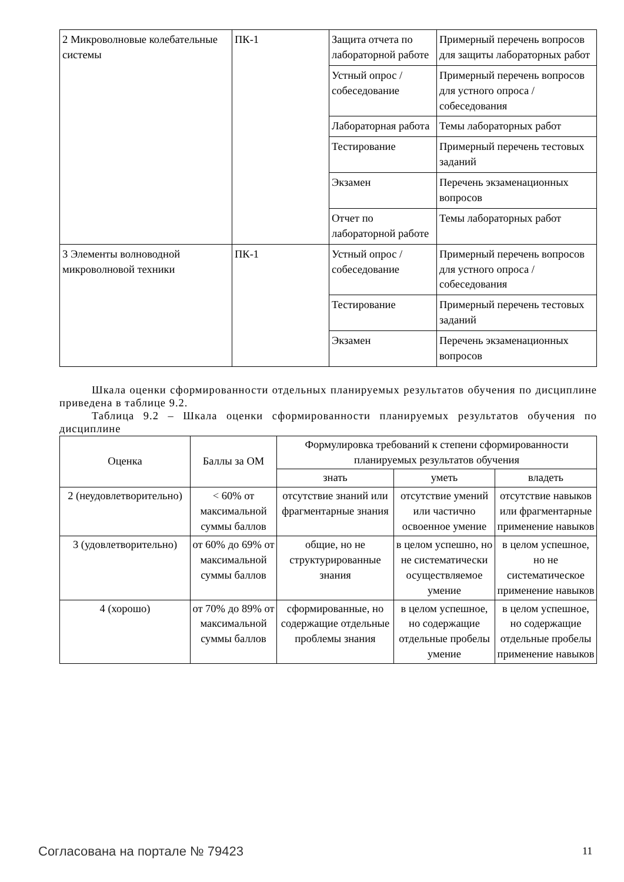| 2 Микроволновые колебательные системы | ПК-1 | Защита отчета по лабораторной работе | Примерный перечень вопросов для защиты лабораторных работ |
| | | Устный опрос / собеседование | Примерный перечень вопросов для устного опроса / собеседования |
| | | Лабораторная работа | Темы лабораторных работ |
| | | Тестирование | Примерный перечень тестовых заданий |
| | | Экзамен | Перечень экзаменационных вопросов |
| | | Отчет по лабораторной работе | Темы лабораторных работ |
| 3 Элементы волноводной микроволновой техники | ПК-1 | Устный опрос / собеседование | Примерный перечень вопросов для устного опроса / собеседования |
| | | Тестирование | Примерный перечень тестовых заданий |
| | | Экзамен | Перечень экзаменационных вопросов |
Шкала оценки сформированности отдельных планируемых результатов обучения по дисциплине приведена в таблице 9.2.
Таблица 9.2 – Шкала оценки сформированности планируемых результатов обучения по дисциплине
| Оценка | Баллы за ОМ | Формулировка требований к степени сформированности планируемых результатов обучения | | |
| --- | --- | --- | --- | --- |
| | | знать | уметь | владеть |
| 2 (неудовлетворительно) | < 60% от максимальной суммы баллов | отсутствие знаний или фрагментарные знания | отсутствие умений или частично освоенное умение | отсутствие навыков или фрагментарные применение навыков |
| 3 (удовлетворительно) | от 60% до 69% от максимальной суммы баллов | общие, но не структурированные знания | в целом успешно, но не систематически осуществляемое умение | в целом успешное, но не систематическое применение навыков |
| 4 (хорошо) | от 70% до 89% от максимальной суммы баллов | сформированные, но содержащие отдельные проблемы знания | в целом успешное, но содержащие отдельные пробелы умение | в целом успешное, но содержащие отдельные пробелы применение навыков |
Согласована на портале № 79423 11